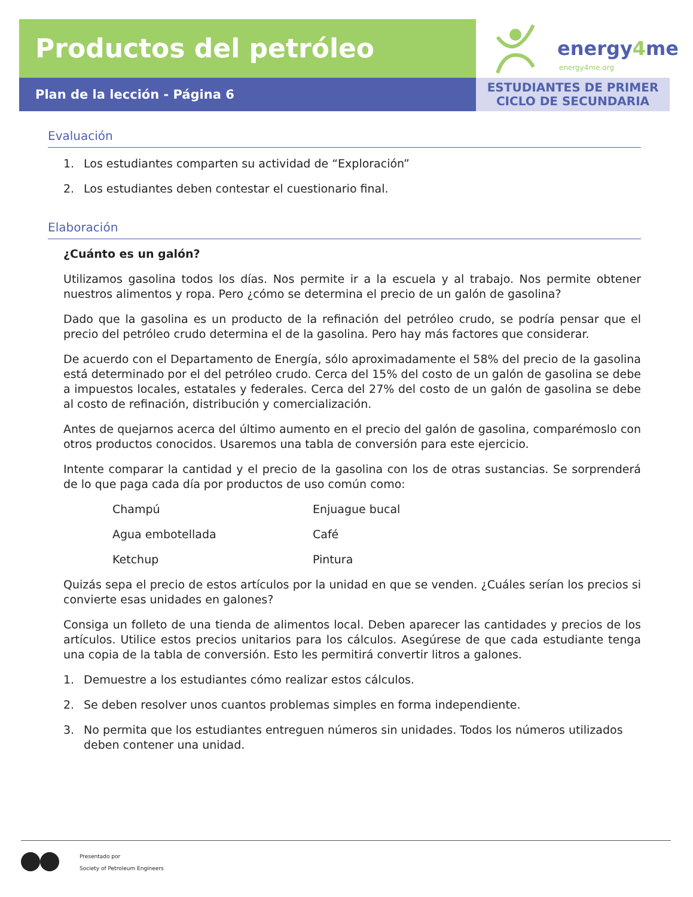Productos del petróleo
energy4me
energy4me.org
Plan de la lección - Página 6
ESTUDIANTES DE PRIMER
CICLO DE SECUNDARIA
Evaluación
1. Los estudiantes comparten su actividad de “Exploración”
2. Los estudiantes deben contestar el cuestionario final.
Elaboración
¿Cuánto es un galón?
Utilizamos gasolina todos los días. Nos permite ir a la escuela y al trabajo. Nos permite obtener nuestros alimentos y ropa. Pero ¿cómo se determina el precio de un galón de gasolina?
Dado que la gasolina es un producto de la refinación del petróleo crudo, se podría pensar que el precio del petróleo crudo determina el de la gasolina. Pero hay más factores que considerar.
De acuerdo con el Departamento de Energía, sólo aproximadamente el 58% del precio de la gasolina está determinado por el del petróleo crudo. Cerca del 15% del costo de un galón de gasolina se debe a impuestos locales, estatales y federales. Cerca del 27% del costo de un galón de gasolina se debe al costo de refinación, distribución y comercialización.
Antes de quejarnos acerca del último aumento en el precio del galón de gasolina, comparémoslo con otros productos conocidos. Usaremos una tabla de conversión para este ejercicio.
Intente comparar la cantidad y el precio de la gasolina con los de otras sustancias. Se sorprenderá de lo que paga cada día por productos de uso común como:
Champú
Enjuague bucal
Agua embotellada
Café
Ketchup
Pintura
Quizás sepa el precio de estos artículos por la unidad en que se venden. ¿Cuáles serían los precios si convierte esas unidades en galones?
Consiga un folleto de una tienda de alimentos local. Deben aparecer las cantidades y precios de los artículos. Utilice estos precios unitarios para los cálculos. Asegúrese de que cada estudiante tenga una copia de la tabla de conversión. Esto les permitirá convertir litros a galones.
1. Demuestre a los estudiantes cómo realizar estos cálculos.
2. Se deben resolver unos cuantos problemas simples en forma independiente.
3. No permita que los estudiantes entreguen números sin unidades. Todos los números utilizados deben contener una unidad.
Presentado por
Society of Petroleum Engineers